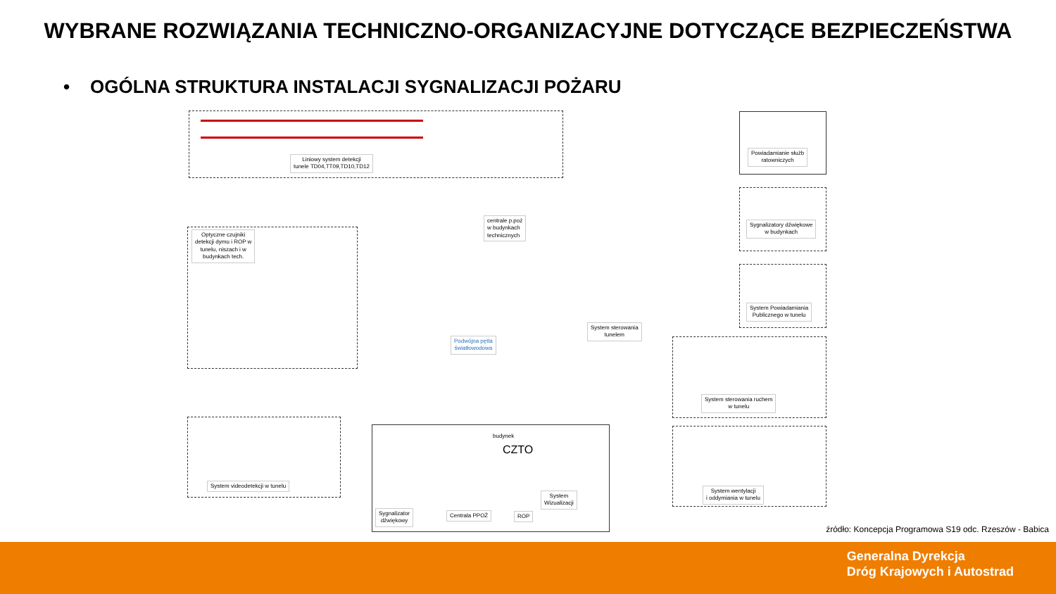WYBRANE ROZWIĄZANIA TECHNICZNO-ORGANIZACYJNE DOTYCZĄCE BEZPIECZEŃSTWA
• OGÓLNA STRUKTURA INSTALACJI SYGNALIZACJI POŻARU
Liniowy system detekcji
tunele TD04,TT09,TD10,TD12
Powiadamianie służb
ratowniczych
centrale p.poż
w budynkach
technicznych
Optyczne czujniki
detekcji dymu i ROP w
tunelu, niszach i w
budynkach tech.
Sygnalizatory dźwiękowe
w budynkach
System Powiadamiania
Publicznego w tunelu
System sterowania
tunelem
Podwójna pętla
światłowodowa
System sterowania ruchem
w tunelu
System videodetekcji w tunelu
budynek
CZTO
Sygnalizator
dźwiękowy
Centrala PPOŻ ROP
System
Wizualizacji
System wentylacji
i oddymiania w tunelu
źródło: Koncepcja Programowa S19 odc. Rzeszów - Babica
Generalna Dyrekcja
Dróg Krajowych i Autostrad